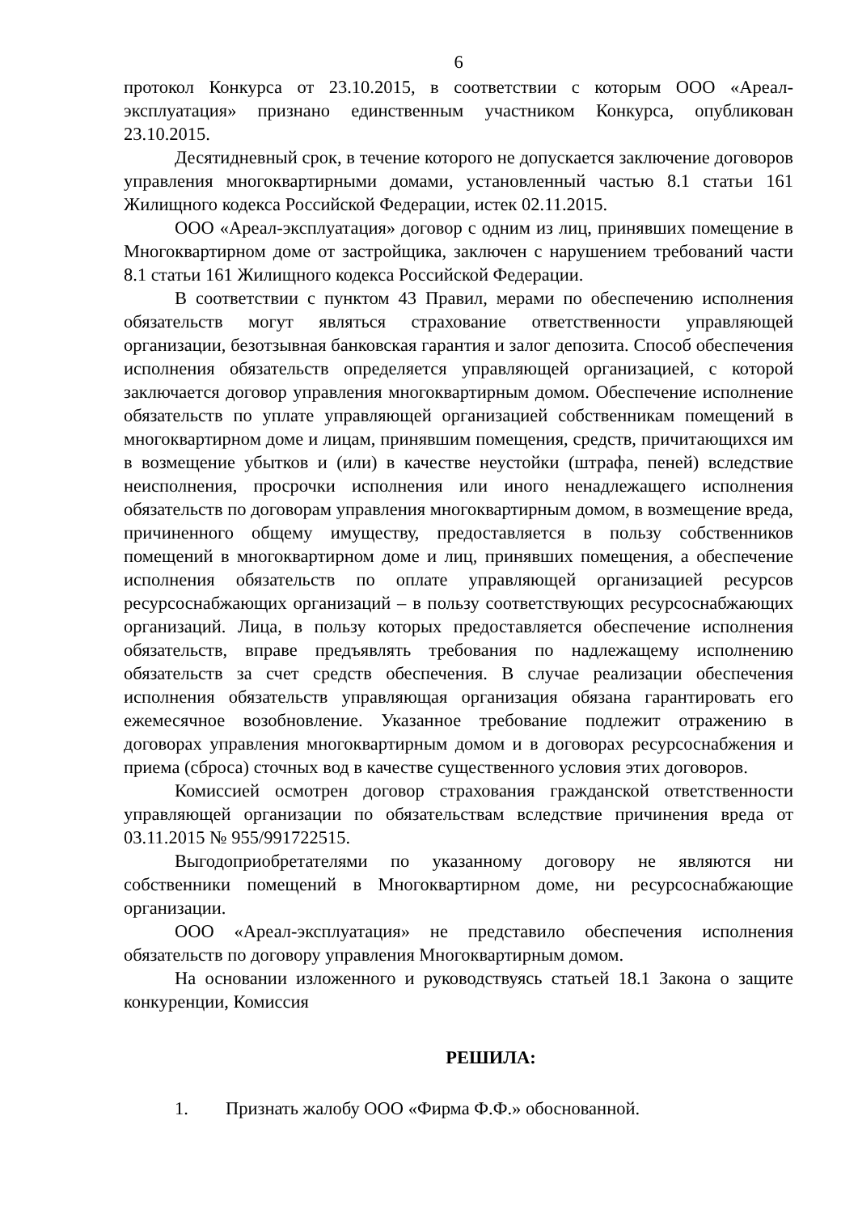6
протокол Конкурса от 23.10.2015, в соответствии с которым ООО «Ареал-эксплуатация» признано единственным участником Конкурса, опубликован 23.10.2015.
Десятидневный срок, в течение которого не допускается заключение договоров управления многоквартирными домами, установленный частью 8.1 статьи 161 Жилищного кодекса Российской Федерации, истек 02.11.2015.
ООО «Ареал-эксплуатация» договор с одним из лиц, принявших помещение в Многоквартирном доме от застройщика, заключен с нарушением требований части 8.1 статьи 161 Жилищного кодекса Российской Федерации.
В соответствии с пунктом 43 Правил, мерами по обеспечению исполнения обязательств могут являться страхование ответственности управляющей организации, безотзывная банковская гарантия и залог депозита. Способ обеспечения исполнения обязательств определяется управляющей организацией, с которой заключается договор управления многоквартирным домом. Обеспечение исполнение обязательств по уплате управляющей организацией собственникам помещений в многоквартирном доме и лицам, принявшим помещения, средств, причитающихся им в возмещение убытков и (или) в качестве неустойки (штрафа, пеней) вследствие неисполнения, просрочки исполнения или иного ненадлежащего исполнения обязательств по договорам управления многоквартирным домом, в возмещение вреда, причиненного общему имуществу, предоставляется в пользу собственников помещений в многоквартирном доме и лиц, принявших помещения, а обеспечение исполнения обязательств по оплате управляющей организацией ресурсов ресурсоснабжающих организаций – в пользу соответствующих ресурсоснабжающих организаций. Лица, в пользу которых предоставляется обеспечение исполнения обязательств, вправе предъявлять требования по надлежащему исполнению обязательств за счет средств обеспечения. В случае реализации обеспечения исполнения обязательств управляющая организация обязана гарантировать его ежемесячное возобновление. Указанное требование подлежит отражению в договорах управления многоквартирным домом и в договорах ресурсоснабжения и приема (сброса) сточных вод в качестве существенного условия этих договоров.
Комиссией осмотрен договор страхования гражданской ответственности управляющей организации по обязательствам вследствие причинения вреда от 03.11.2015 № 955/991722515.
Выгодоприобретателями по указанному договору не являются ни собственники помещений в Многоквартирном доме, ни ресурсоснабжающие организации.
ООО «Ареал-эксплуатация» не представило обеспечения исполнения обязательств по договору управления Многоквартирным домом.
На основании изложенного и руководствуясь статьей 18.1 Закона о защите конкуренции, Комиссия
РЕШИЛА:
1. Признать жалобу ООО «Фирма Ф.Ф.» обоснованной.